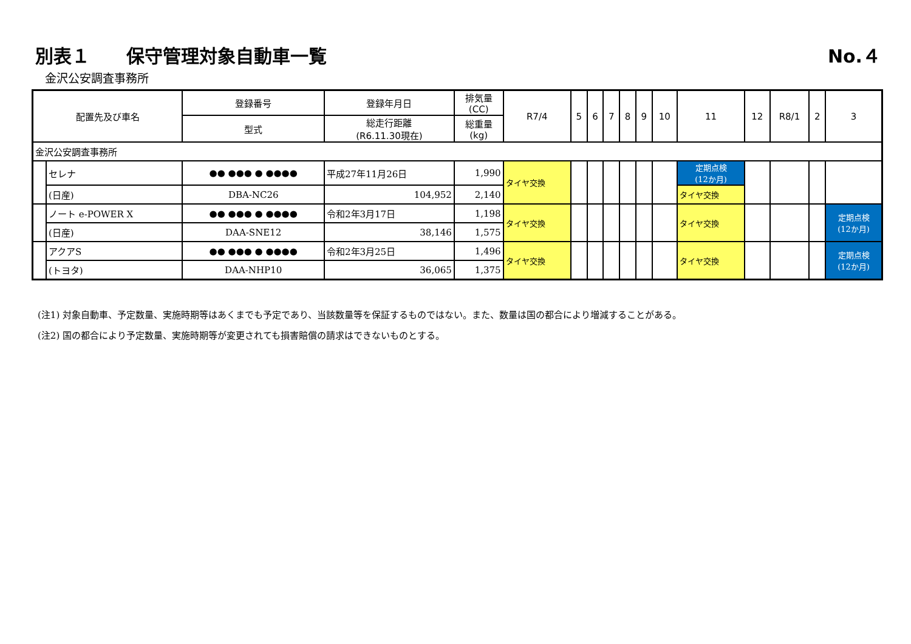別表１　　保守管理対象自動車一覧 No.４
金沢公安調査事務所
| 配置先及び車名 | | 登録番号 | 登録年月日 | 排気量 (CC) | R7/4 | 5 | 6 | 7 | 8 | 9 | 10 | 11 | 12 | R8/1 | 2 | 3 |
| --- | --- | --- | --- | --- | --- | --- | --- | --- | --- | --- | --- | --- | --- | --- | --- | --- |
| | | 型式 | 総走行距離 (R6.11.30現在) | 総重量 (kg) | | | | | | | | | | | | |
| 金沢公安調査事務所 | | | | | | | | | | | | | | | | |
| | セレナ | ●● ●●● ● ●●●● | 平成27年11月26日 | 1,990 | タイヤ交換 | | | | | | | 定期点検 (12か月) | | | | |
| | (日産) | DBA-NC26 | 104,952 | 2,140 | | | | | | | | タイヤ交換 | | | | |
| | ノート e-POWER X | ●● ●●● ● ●●●● | 令和2年3月17日 | 1,198 | タイヤ交換 | | | | | | | タイヤ交換 | | | | 定期点検 (12か月) |
| | (日産) | DAA-SNE12 | 38,146 | 1,575 | | | | | | | | | | | | |
| | アクアS | ●● ●●● ● ●●●● | 令和2年3月25日 | 1,496 | タイヤ交換 | | | | | | | タイヤ交換 | | | | 定期点検 (12か月) |
| | (トヨタ) | DAA-NHP10 | 36,065 | 1,375 | | | | | | | | | | | | |
(注1) 対象自動車、予定数量、実施時期等はあくまでも予定であり、当該数量等を保証するものではない。また、数量は国の都合により増減することがある。
(注2) 国の都合により予定数量、実施時期等が変更されても損害賠償の請求はできないものとする。